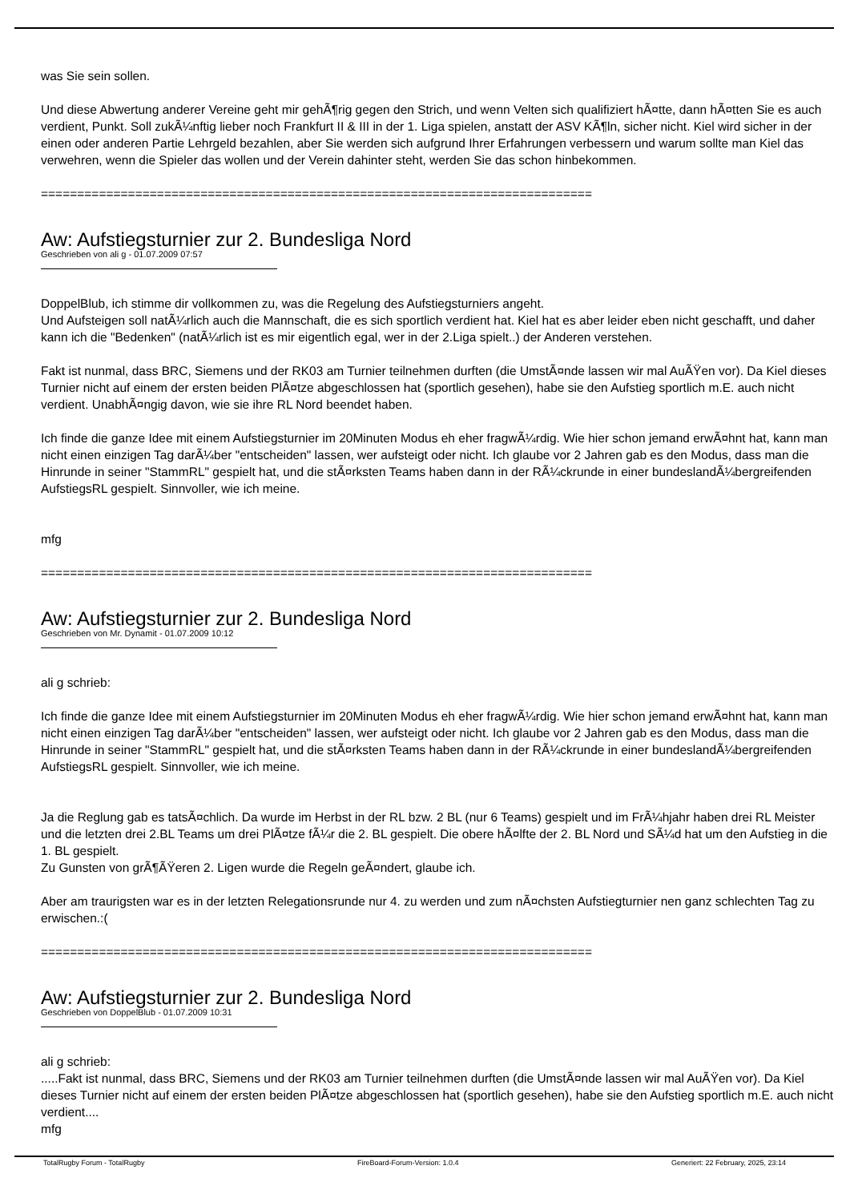was Sie sein sollen.
Und diese Abwertung anderer Vereine geht mir gehÃ¶rig gegen den Strich, und wenn Velten sich qualifiziert hÃ¤tte, dann hÃ¤tten Sie es auch verdient, Punkt. Soll zukÃ¼nftig lieber noch Frankfurt II & III in der 1. Liga spielen, anstatt der ASV KÃ¶ln, sicher nicht. Kiel wird sicher in der einen oder anderen Partie Lehrgeld bezahlen, aber Sie werden sich aufgrund Ihrer Erfahrungen verbessern und warum sollte man Kiel das verwehren, wenn die Spieler das wollen und der Verein dahinter steht, werden Sie das schon hinbekommen.
============================================================================
Aw: Aufstiegsturnier zur 2. Bundesliga Nord
Geschrieben von ali g - 01.07.2009 07:57
DoppelBlub, ich stimme dir vollkommen zu, was die Regelung des Aufstiegsturniers angeht.
Und Aufsteigen soll natÃ¼rlich auch die Mannschaft, die es sich sportlich verdient hat. Kiel hat es aber leider eben nicht geschafft, und daher kann ich die "Bedenken" (natÃ¼rlich ist es mir eigentlich egal, wer in der 2.Liga spielt..) der Anderen verstehen.
Fakt ist nunmal, dass BRC, Siemens und der RK03 am Turnier teilnehmen durften (die UmstÃ¤nde lassen wir mal AuÃŸen vor). Da Kiel dieses Turnier nicht auf einem der ersten beiden PlÃ¤tze abgeschlossen hat (sportlich gesehen), habe sie den Aufstieg sportlich m.E. auch nicht verdient. UnabhÃ¤ngig davon, wie sie ihre RL Nord beendet haben.
Ich finde die ganze Idee mit einem Aufstiegsturnier im 20Minuten Modus eh eher fragwÃ¼rdig. Wie hier schon jemand erwÃ¤hnt hat, kann man nicht einen einzigen Tag darÃ¼ber "entscheiden" lassen, wer aufsteigt oder nicht. Ich glaube vor 2 Jahren gab es den Modus, dass man die Hinrunde in seiner "StammRL" gespielt hat, und die stÃ¤rksten Teams haben dann in der RÃ¼ckrunde in einer bundeslandÃ¼bergreifenden AufstiegsRL gespielt. Sinnvoller, wie ich meine.
mfg
============================================================================
Aw: Aufstiegsturnier zur 2. Bundesliga Nord
Geschrieben von Mr. Dynamit - 01.07.2009 10:12
ali g schrieb:
Ich finde die ganze Idee mit einem Aufstiegsturnier im 20Minuten Modus eh eher fragwÃ¼rdig. Wie hier schon jemand erwÃ¤hnt hat, kann man nicht einen einzigen Tag darÃ¼ber "entscheiden" lassen, wer aufsteigt oder nicht. Ich glaube vor 2 Jahren gab es den Modus, dass man die Hinrunde in seiner "StammRL" gespielt hat, und die stÃ¤rksten Teams haben dann in der RÃ¼ckrunde in einer bundeslandÃ¼bergreifenden AufstiegsRL gespielt. Sinnvoller, wie ich meine.
Ja die Reglung gab es tatsÃ¤chlich. Da wurde im Herbst in der RL bzw. 2 BL (nur 6 Teams) gespielt und im FrÃ¼hjahr haben drei RL Meister und die letzten drei 2.BL Teams um drei PlÃ¤tze fÃ¼r die 2. BL gespielt. Die obere hÃ¤lfte der 2. BL Nord und SÃ¼d hat um den Aufstieg in die 1. BL gespielt.
Zu Gunsten von grÃ¶ÃŸeren 2. Ligen wurde die Regeln geÃ¤ndert, glaube ich.
Aber am traurigsten war es in der letzten Relegationsrunde nur 4. zu werden und zum nÃ¤chsten Aufstiegturnier nen ganz schlechten Tag zu erwischen.:(
============================================================================
Aw: Aufstiegsturnier zur 2. Bundesliga Nord
Geschrieben von DoppelBlub - 01.07.2009 10:31
ali g schrieb:
.....Fakt ist nunmal, dass BRC, Siemens und der RK03 am Turnier teilnehmen durften (die UmstÃ¤nde lassen wir mal AuÃŸen vor). Da Kiel dieses Turnier nicht auf einem der ersten beiden PlÃ¤tze abgeschlossen hat (sportlich gesehen), habe sie den Aufstieg sportlich m.E. auch nicht verdient....
mfg
TotalRugby Forum - TotalRugby FireBoard-Forum-Version: 1.0.4 Generiert: 22 February, 2025, 23:14